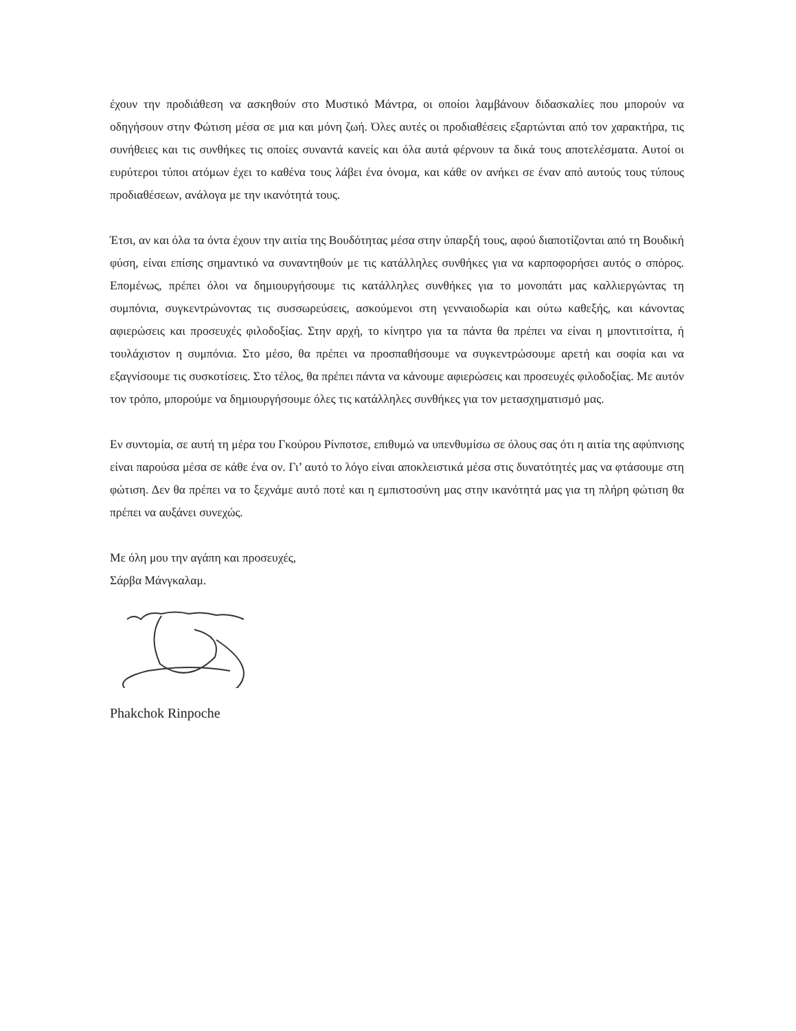έχουν την προδιάθεση να ασκηθούν στο Μυστικό Μάντρα, οι οποίοι λαμβάνουν διδασκαλίες που μπορούν να οδηγήσουν στην Φώτιση μέσα σε μια και μόνη ζωή. Όλες αυτές οι προδιαθέσεις εξαρτώνται από τον χαρακτήρα, τις συνήθειες και τις συνθήκες τις οποίες συναντά κανείς και όλα αυτά φέρνουν τα δικά τους αποτελέσματα. Αυτοί οι ευρύτεροι τύποι ατόμων έχει το καθένα τους λάβει ένα όνομα, και κάθε ον ανήκει σε έναν από αυτούς τους τύπους προδιαθέσεων, ανάλογα με την ικανότητά τους.
Έτσι, αν και όλα τα όντα έχουν την αιτία της Βουδότητας μέσα στην ύπαρξή τους, αφού διαποτίζονται από τη Βουδική φύση, είναι επίσης σημαντικό να συναντηθούν με τις κατάλληλες συνθήκες για να καρποφορήσει αυτός ο σπόρος. Επομένως, πρέπει όλοι να δημιουργήσουμε τις κατάλληλες συνθήκες για το μονοπάτι μας καλλιεργώντας τη συμπόνια, συγκεντρώνοντας τις συσσωρεύσεις, ασκούμενοι στη γενναιοδωρία και ούτω καθεξής, και κάνοντας αφιερώσεις και προσευχές φιλοδοξίας. Στην αρχή, το κίνητρο για τα πάντα θα πρέπει να είναι η μποντιτσίττα, ή τουλάχιστον η συμπόνια. Στο μέσο, θα πρέπει να προσπαθήσουμε να συγκεντρώσουμε αρετή και σοφία και να εξαγνίσουμε τις συσκοτίσεις. Στο τέλος, θα πρέπει πάντα να κάνουμε αφιερώσεις και προσευχές φιλοδοξίας. Με αυτόν τον τρόπο, μπορούμε να δημιουργήσουμε όλες τις κατάλληλες συνθήκες για τον μετασχηματισμό μας.
Εν συντομία, σε αυτή τη μέρα του Γκούρου Ρίνποτσε, επιθυμώ να υπενθυμίσω σε όλους σας ότι η αιτία της αφύπνισης είναι παρούσα μέσα σε κάθε ένα ον. Γι’ αυτό το λόγο είναι αποκλειστικά μέσα στις δυνατότητές μας να φτάσουμε στη φώτιση. Δεν θα πρέπει να το ξεχνάμε αυτό ποτέ και η εμπιστοσύνη μας στην ικανότητά μας για τη πλήρη φώτιση θα πρέπει να αυξάνει συνεχώς.
Με όλη μου την αγάπη και προσευχές,
Σάρβα Μάνγκαλαμ.
Phakchok Rinpoche